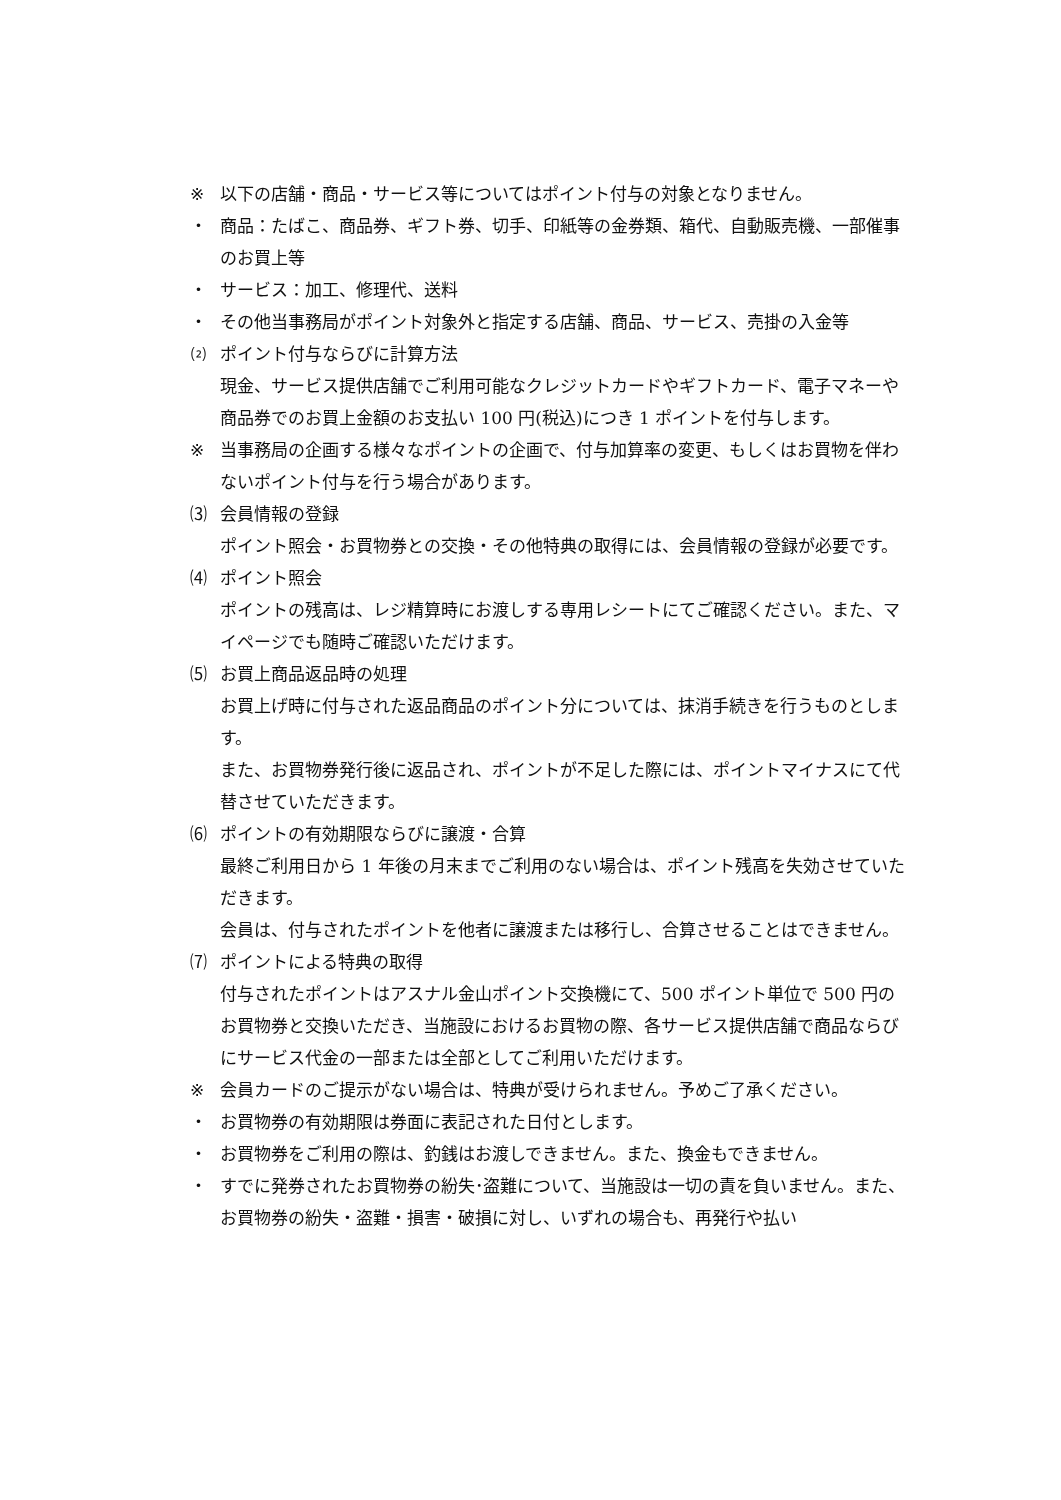※ 以下の店舗・商品・サービス等についてはポイント付与の対象となりません。
・ 商品：たばこ、商品券、ギフト券、切手、印紙等の金券類、箱代、自動販売機、一部催事のお買上等
・ サービス：加工、修理代、送料
・ その他当事務局がポイント対象外と指定する店舗、商品、サービス、売掛の入金等
⑵ ポイント付与ならびに計算方法
現金、サービス提供店舗でご利用可能なクレジットカードやギフトカード、電子マネーや商品券でのお買上金額のお支払い 100 円(税込)につき 1 ポイントを付与します。
※ 当事務局の企画する様々なポイントの企画で、付与加算率の変更、もしくはお買物を伴わないポイント付与を行う場合があります。
⑶ 会員情報の登録
ポイント照会・お買物券との交換・その他特典の取得には、会員情報の登録が必要です。
⑷ ポイント照会
ポイントの残高は、レジ精算時にお渡しする専用レシートにてご確認ください。また、マイページでも随時ご確認いただけます。
⑸ お買上商品返品時の処理
お買上げ時に付与された返品商品のポイント分については、抹消手続きを行うものとします。
また、お買物券発行後に返品され、ポイントが不足した際には、ポイントマイナスにて代替させていただきます。
⑹ ポイントの有効期限ならびに譲渡・合算
最終ご利用日から 1 年後の月末までご利用のない場合は、ポイント残高を失効させていただきます。
会員は、付与されたポイントを他者に譲渡または移行し、合算させることはできません。
⑺ ポイントによる特典の取得
付与されたポイントはアスナル金山ポイント交換機にて、500 ポイント単位で 500 円のお買物券と交換いただき、当施設におけるお買物の際、各サービス提供店舗で商品ならびにサービス代金の一部または全部としてご利用いただけます。
※ 会員カードのご提示がない場合は、特典が受けられません。予めご了承ください。
・ お買物券の有効期限は券面に表記された日付とします。
・ お買物券をご利用の際は、釣銭はお渡しできません。また、換金もできません。
・ すでに発券されたお買物券の紛失･盗難について、当施設は一切の責を負いません。また、お買物券の紛失・盗難・損害・破損に対し、いずれの場合も、再発行や払い